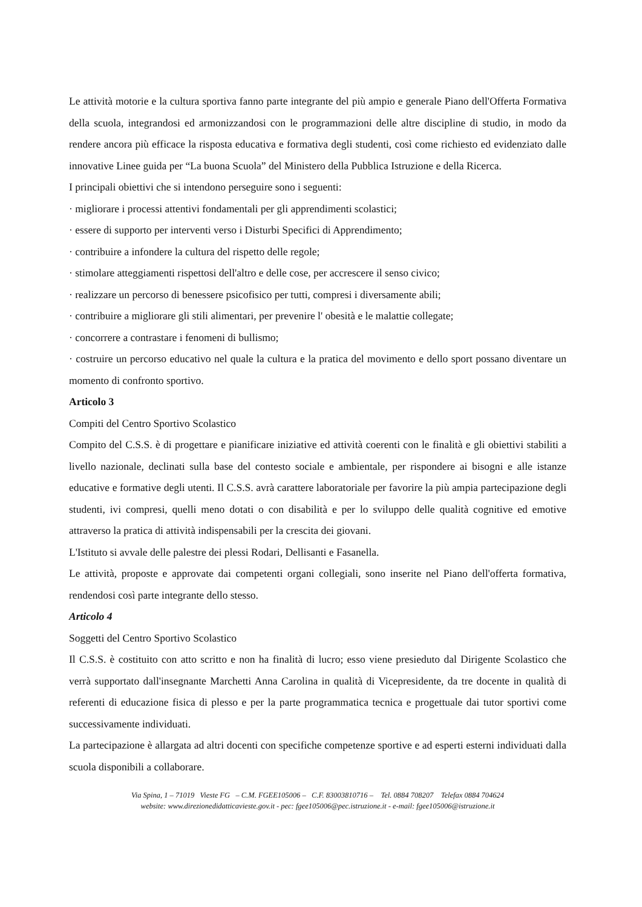Le attività motorie e la cultura sportiva fanno parte integrante del più ampio e generale Piano dell'Offerta Formativa della scuola, integrandosi ed armonizzandosi con le programmazioni delle altre discipline di studio, in modo da rendere ancora più efficace la risposta educativa e formativa degli studenti, così come richiesto ed evidenziato dalle innovative Linee guida per “La buona Scuola” del Ministero della Pubblica Istruzione e della Ricerca.
I principali obiettivi che si intendono perseguire sono i seguenti:
· migliorare i processi attentivi fondamentali per gli apprendimenti scolastici;
· essere di supporto per interventi verso i Disturbi Specifici di Apprendimento;
· contribuire a infondere la cultura del rispetto delle regole;
· stimolare atteggiamenti rispettosi dell'altro e delle cose, per accrescere il senso civico;
· realizzare un percorso di benessere psicofisico per tutti, compresi i diversamente abili;
· contribuire a migliorare gli stili alimentari, per prevenire l' obesità e le malattie collegate;
· concorrere a contrastare i fenomeni di bullismo;
· costruire un percorso educativo nel quale la cultura e la pratica del movimento e dello sport possano diventare un momento di confronto sportivo.
Articolo 3
Compiti del Centro Sportivo Scolastico
Compito del C.S.S. è di progettare e pianificare iniziative ed attività coerenti con le finalità e gli obiettivi stabiliti a livello nazionale, declinati sulla base del contesto sociale e ambientale, per rispondere ai bisogni e alle istanze educative e formative degli utenti. Il C.S.S. avrà carattere laboratoriale per favorire la più ampia partecipazione degli studenti, ivi compresi, quelli meno dotati o con disabilità e per lo sviluppo delle qualità cognitive ed emotive attraverso la pratica di attività indispensabili per la crescita dei giovani.
L'Istituto si avvale delle palestre dei plessi Rodari, Dellisanti e Fasanella.
Le attività, proposte e approvate dai competenti organi collegiali, sono inserite nel Piano dell'offerta formativa, rendendosi così parte integrante dello stesso.
Articolo 4
Soggetti del Centro Sportivo Scolastico
Il C.S.S. è costituito con atto scritto e non ha finalità di lucro; esso viene presieduto dal Dirigente Scolastico che verrà supportato dall'insegnante Marchetti Anna Carolina in qualità di Vicepresidente, da tre docente in qualità di referenti di educazione fisica di plesso e per la parte programmatica tecnica e progettuale dai tutor sportivi come successivamente individuati.
La partecipazione è allargata ad altri docenti con specifiche competenze sportive e ad esperti esterni individuati dalla scuola disponibili a collaborare.
Via Spina, 1 – 71019 Vieste FG – C.M. FGEE105006 – C.F. 83003810716 – Tel. 0884 708207 Telefax 0884 704624
website: www.direzionedidatticavieste.gov.it - pec: fgee105006@pec.istruzione.it - e-mail: fgee105006@istruzione.it